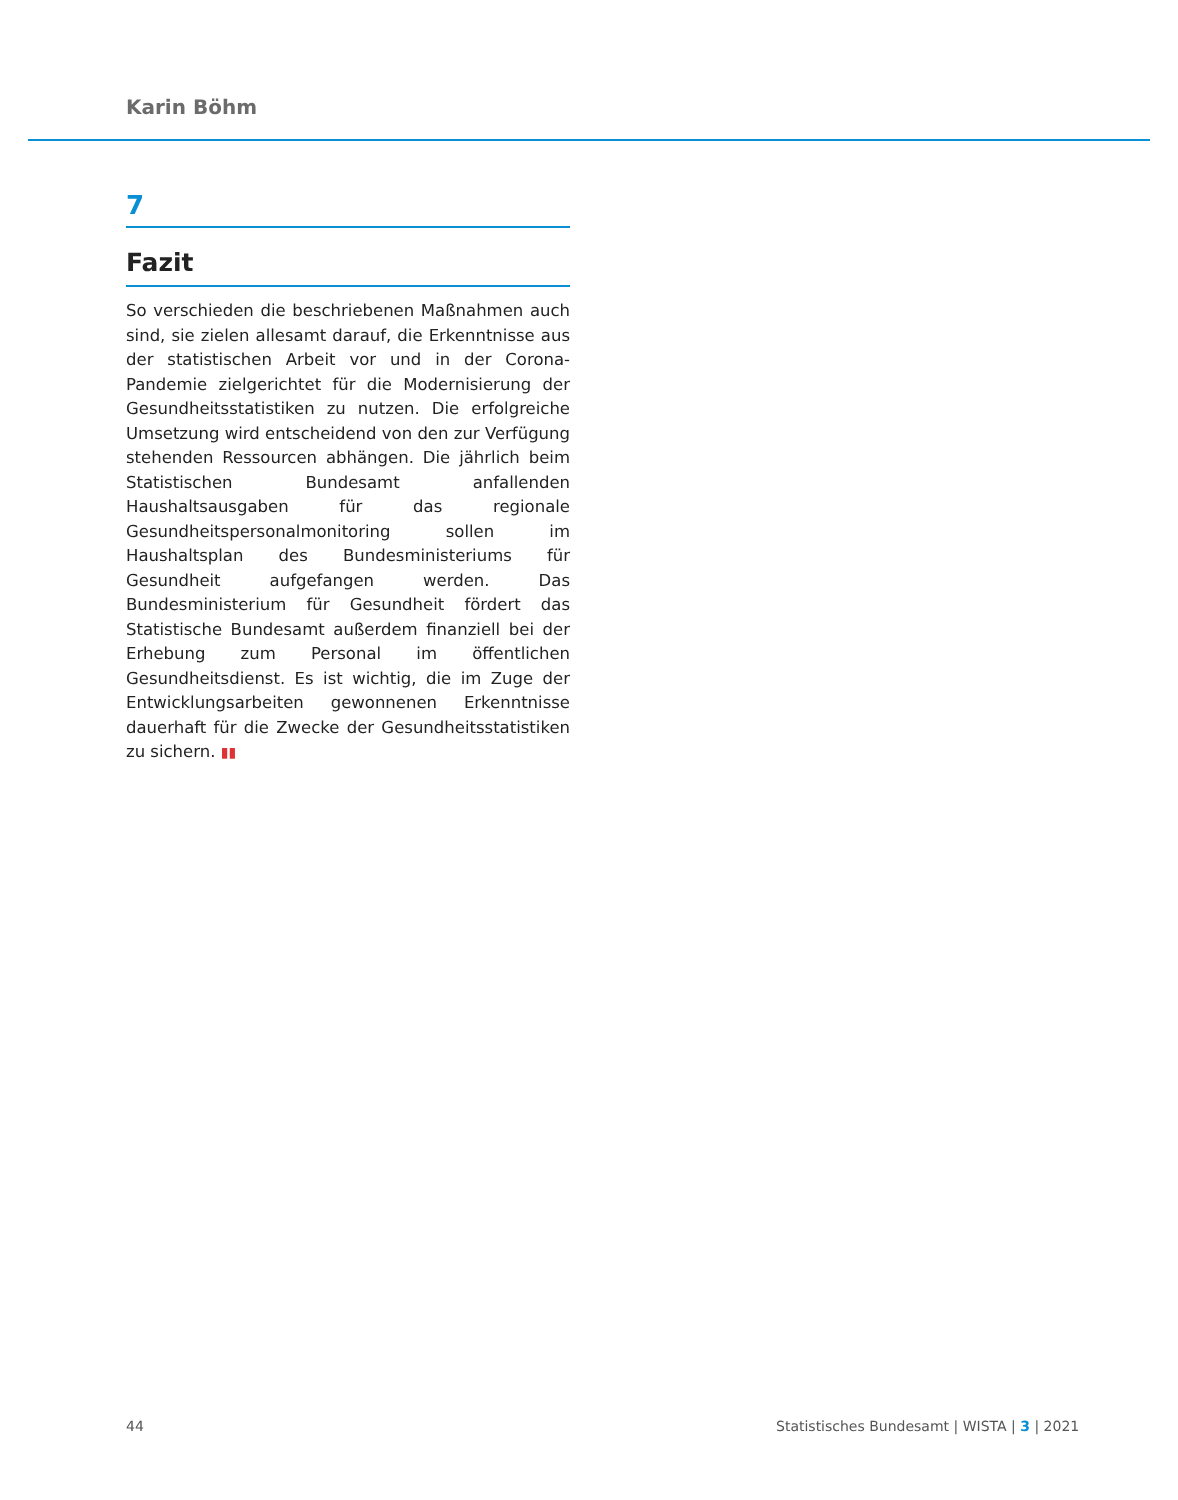Karin Böhm
7
Fazit
So verschieden die beschriebenen Maßnahmen auch sind, sie zielen allesamt darauf, die Erkenntnisse aus der statistischen Arbeit vor und in der Corona-Pandemie zielgerichtet für die Modernisierung der Gesundheitsstatistiken zu nutzen. Die erfolgreiche Umsetzung wird entscheidend von den zur Verfügung stehenden Ressourcen abhängen. Die jährlich beim Statistischen Bundesamt anfallenden Haushaltsausgaben für das regionale Gesundheitspersonalmonitoring sollen im Haushaltsplan des Bundesministeriums für Gesundheit aufgefangen werden. Das Bundesministerium für Gesundheit fördert das Statistische Bundesamt außerdem finanziell bei der Erhebung zum Personal im öffentlichen Gesundheitsdienst. Es ist wichtig, die im Zuge der Entwicklungsarbeiten gewonnenen Erkenntnisse dauerhaft für die Zwecke der Gesundheitsstatistiken zu sichern. ▮▮
44
Statistisches Bundesamt | WISTA | 3 | 2021